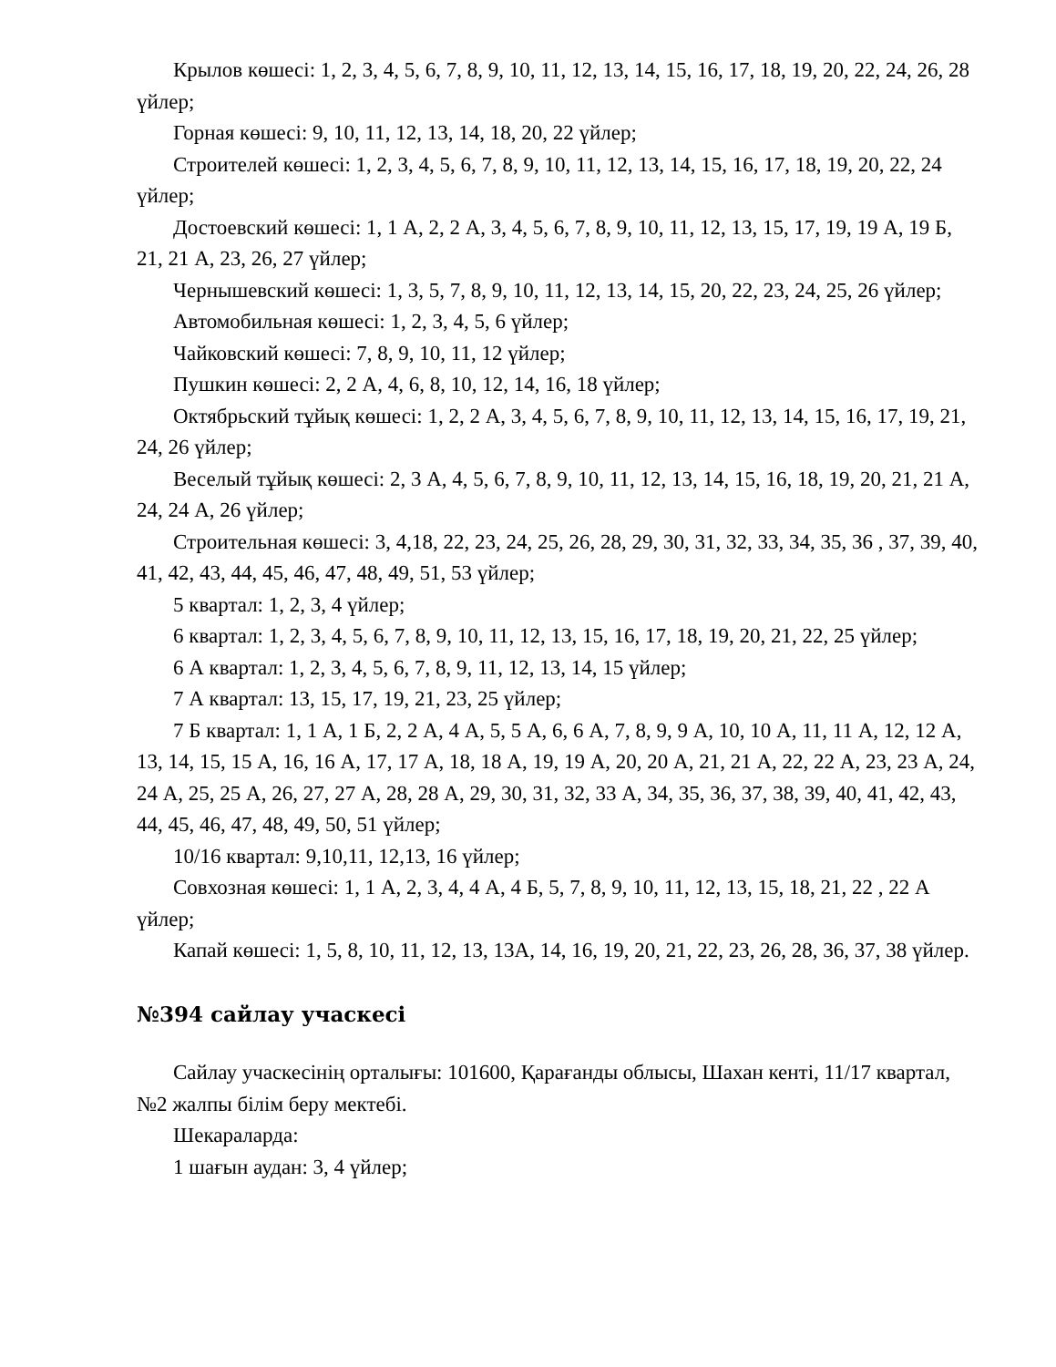Крылов көшесі: 1, 2, 3, 4, 5, 6, 7, 8, 9, 10, 11, 12, 13, 14, 15, 16, 17, 18, 19, 20, 22, 24, 26, 28 үйлер;
Горная көшесі: 9, 10, 11, 12, 13, 14, 18, 20, 22 үйлер;
Строителей көшесі: 1, 2, 3, 4, 5, 6, 7, 8, 9, 10, 11, 12, 13, 14, 15, 16, 17, 18, 19, 20, 22, 24 үйлер;
Достоевский көшесі: 1, 1 А, 2, 2 А, 3, 4, 5, 6, 7, 8, 9, 10, 11, 12, 13, 15, 17, 19, 19 А, 19 Б, 21, 21 А, 23, 26, 27 үйлер;
Чернышевский көшесі: 1, 3, 5, 7, 8, 9, 10, 11, 12, 13, 14, 15, 20, 22, 23, 24, 25, 26 үйлер;
Автомобильная көшесі: 1, 2, 3, 4, 5, 6 үйлер;
Чайковский көшесі: 7, 8, 9, 10, 11, 12 үйлер;
Пушкин көшесі: 2, 2 А, 4, 6, 8, 10, 12, 14, 16, 18 үйлер;
Октябрьский тұйық көшесі: 1, 2, 2 А, 3, 4, 5, 6, 7, 8, 9, 10, 11, 12, 13, 14, 15, 16, 17, 19, 21, 24, 26 үйлер;
Веселый тұйық көшесі: 2, 3 А, 4, 5, 6, 7, 8, 9, 10, 11, 12, 13, 14, 15, 16, 18, 19, 20, 21, 21 А, 24, 24 А, 26 үйлер;
Строительная көшесі: 3, 4,18, 22, 23, 24, 25, 26, 28, 29, 30, 31, 32, 33, 34, 35, 36 , 37, 39, 40, 41, 42, 43, 44, 45, 46, 47, 48, 49, 51, 53 үйлер;
5 квартал: 1, 2, 3, 4 үйлер;
6 квартал: 1, 2, 3, 4, 5, 6, 7, 8, 9, 10, 11, 12, 13, 15, 16, 17, 18, 19, 20, 21, 22, 25 үйлер;
6 А квартал: 1, 2, 3, 4, 5, 6, 7, 8, 9, 11, 12, 13, 14, 15 үйлер;
7 А квартал: 13, 15, 17, 19, 21, 23, 25 үйлер;
7 Б квартал: 1, 1 А, 1 Б, 2, 2 А, 4 А, 5, 5 А, 6, 6 А, 7, 8, 9, 9 А, 10, 10 А, 11, 11 А, 12, 12 А, 13, 14, 15, 15 А, 16, 16 А, 17, 17 А, 18, 18 А, 19, 19 А, 20, 20 А, 21, 21 А, 22, 22 А, 23, 23 А, 24, 24 А, 25, 25 А, 26, 27, 27 А, 28, 28 А, 29, 30, 31, 32, 33 А, 34, 35, 36, 37, 38, 39, 40, 41, 42, 43, 44, 45, 46, 47, 48, 49, 50, 51 үйлер;
10/16 квартал: 9,10,11, 12,13, 16 үйлер;
Совхозная көшесі: 1, 1 А, 2, 3, 4, 4 А, 4 Б, 5, 7, 8, 9, 10, 11, 12, 13, 15, 18, 21, 22 , 22 А үйлер;
Капай көшесі: 1, 5, 8, 10, 11, 12, 13, 13А, 14, 16, 19, 20, 21, 22, 23, 26, 28, 36, 37, 38 үйлер.
№394 сайлау учаскесі
Сайлау учаскесінің орталығы: 101600, Қарағанды облысы, Шахан кенті, 11/17 квартал, №2 жалпы білім беру мектебі.
Шекараларда:
1 шағын аудан: 3, 4 үйлер;